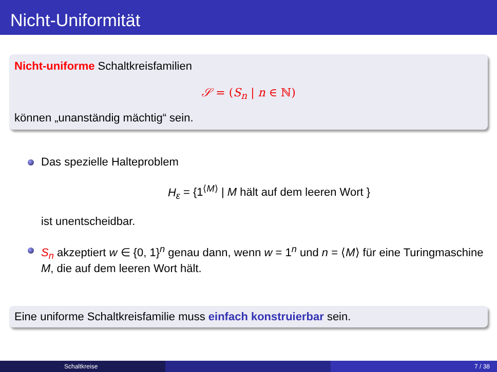Nicht-Uniformität
Nicht-uniforme Schaltkreisfamilien
𝒮 = (S<sub>n</sub> | n ∈ ℕ)
können „unanständig mächtig“ sein.
Das spezielle Halteproblem
H<sub>ε</sub> = {1<sup>⟨M⟩</sup> | M hält auf dem leeren Wort }
ist unentscheidbar.
S<sub>n</sub> akzeptiert w ∈ {0, 1}<sup>n</sup> genau dann, wenn w = 1<sup>n</sup> und n = ⟨M⟩ für eine Turingmaschine M, die auf dem leeren Wort hält.
Eine uniforme Schaltkreisfamilie muss einfach konstruierbar sein.
Schaltkreise 7 / 38